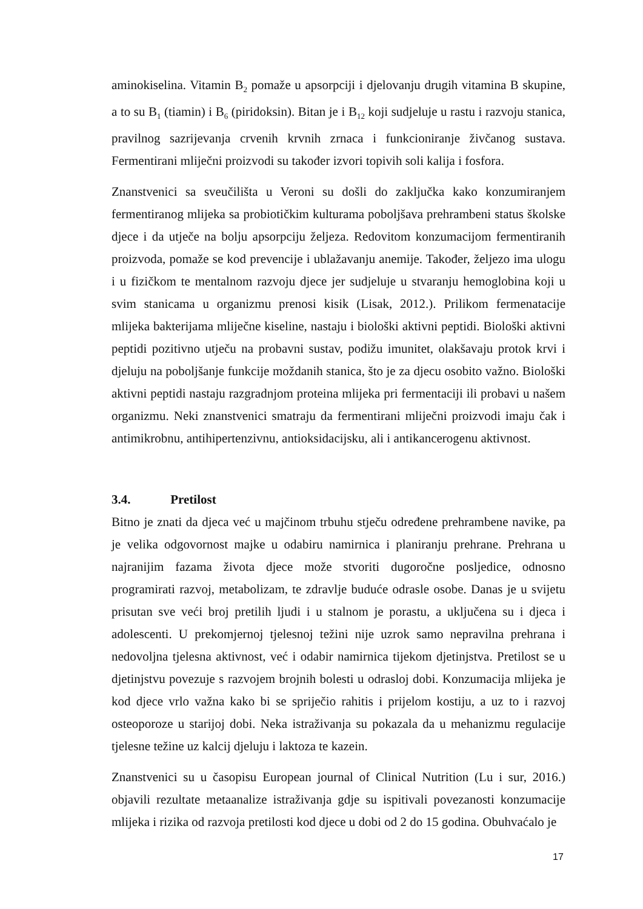aminokiselina. Vitamin B<sub>2</sub> pomaže u apsorpciji i djelovanju drugih vitamina B skupine, a to su B<sub>1</sub> (tiamin) i B<sub>6</sub> (piridoksin). Bitan je i B<sub>12</sub> koji sudjeluje u rastu i razvoju stanica, pravilnog sazrijevanja crvenih krvnih zrnaca i funkcioniranje živčanog sustava. Fermentirani mliječni proizvodi su također izvori topivih soli kalija i fosfora.
Znanstvenici sa sveučilišta u Veroni su došli do zaključka kako konzumiranjem fermentiranog mlijeka sa probiotičkim kulturama poboljšava prehrambeni status školske djece i da utječe na bolju apsorpciju željeza. Redovitom konzumacijom fermentiranih proizvoda, pomaže se kod prevencije i ublažavanju anemije. Također, željezo ima ulogu i u fizičkom te mentalnom razvoju djece jer sudjeluje u stvaranju hemoglobina koji u svim stanicama u organizmu prenosi kisik (Lisak, 2012.). Prilikom fermenatacije mlijeka bakterijama mliječne kiseline, nastaju i biološki aktivni peptidi. Biološki aktivni peptidi pozitivno utječu na probavni sustav, podižu imunitet, olakšavaju protok krvi i djeluju na poboljšanje funkcije moždanih stanica, što je za djecu osobito važno. Biološki aktivni peptidi nastaju razgradnjom proteina mlijeka pri fermentaciji ili probavi u našem organizmu. Neki znanstvenici smatraju da fermentirani mliječni proizvodi imaju čak i antimikrobnu, antihipertenzivnu, antioksidacijsku, ali i antikancerogenu aktivnost.
3.4. Pretilost
Bitno je znati da djeca već u majčinom trbuhu stječu određene prehrambene navike, pa je velika odgovornost majke u odabiru namirnica i planiranju prehrane. Prehrana u najranijim fazama života djece može stvoriti dugoročne posljedice, odnosno programirati razvoj, metabolizam, te zdravlje buduće odrasle osobe. Danas je u svijetu prisutan sve veći broj pretilih ljudi i u stalnom je porastu, a uključena su i djeca i adolescenti. U prekomjernoj tjelesnoj težini nije uzrok samo nepravilna prehrana i nedovoljna tjelesna aktivnost, već i odabir namirnica tijekom djetinjstva. Pretilost se u djetinjstvu povezuje s razvojem brojnih bolesti u odrasloj dobi. Konzumacija mlijeka je kod djece vrlo važna kako bi se spriječio rahitis i prijelom kostiju, a uz to i razvoj osteoporoze u starijoj dobi. Neka istraživanja su pokazala da u mehanizmu regulacije tjelesne težine uz kalcij djeluju i laktoza te kazein.
Znanstvenici su u časopisu European journal of Clinical Nutrition (Lu i sur, 2016.) objavili rezultate metaanalize istraživanja gdje su ispitivali povezanosti konzumacije mlijeka i rizika od razvoja pretilosti kod djece u dobi od 2 do 15 godina. Obuhvaćalo je
17